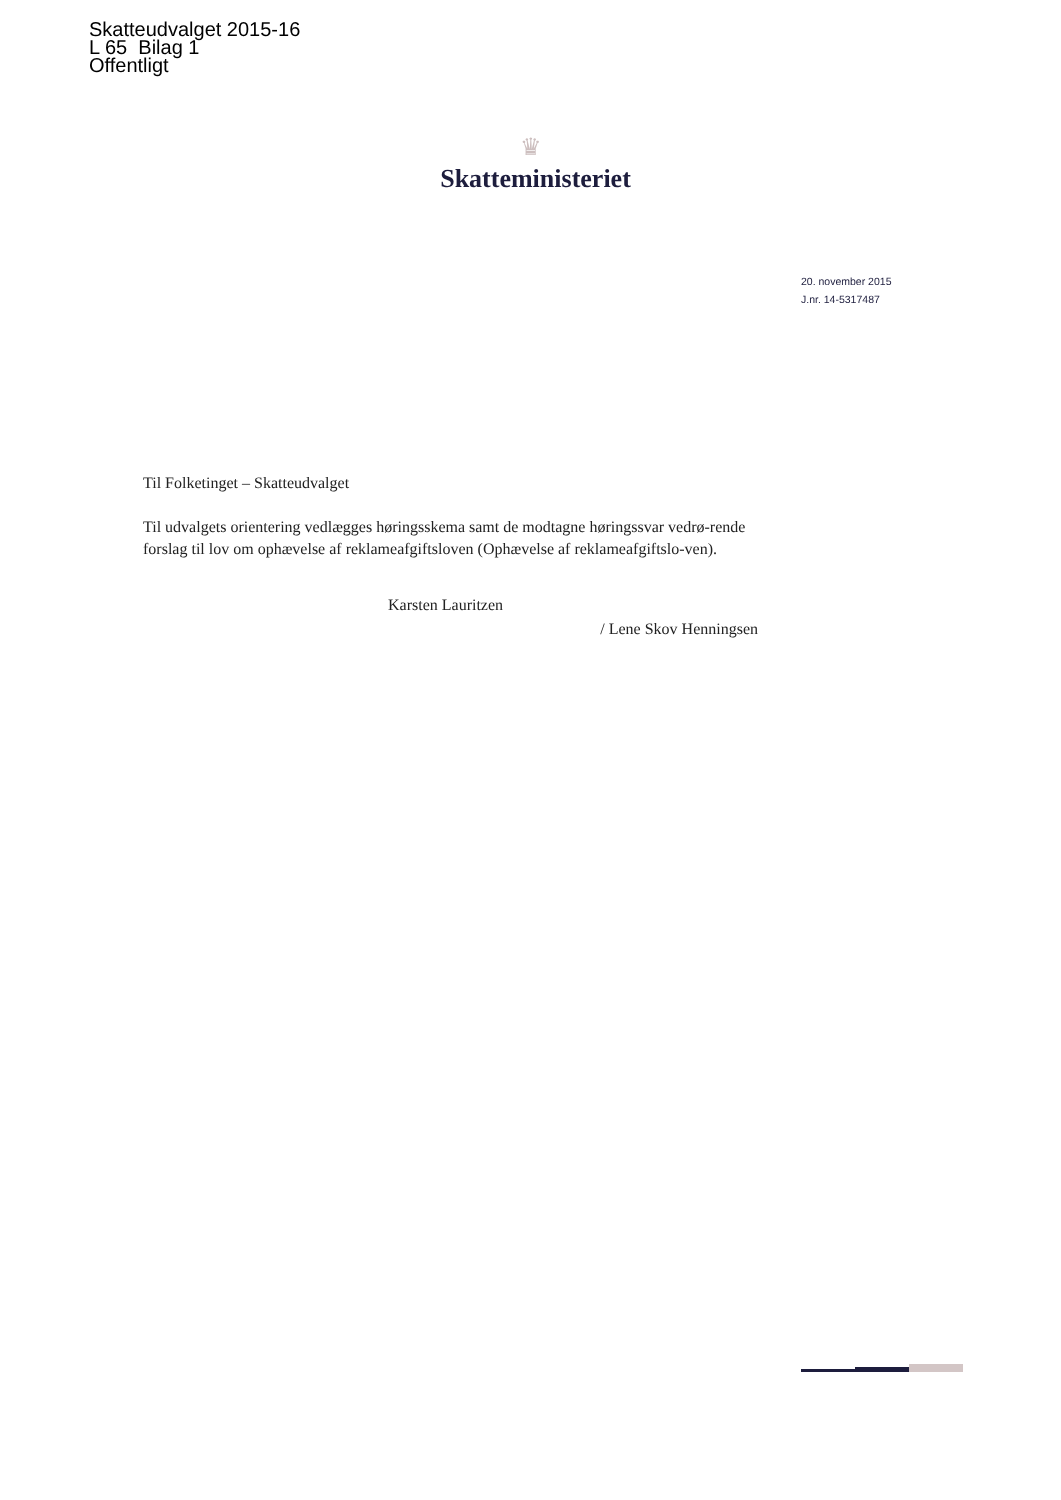Skatteudvalget 2015-16
L 65 Bilag 1
Offentligt
♛
Skatteministeriet
20. november 2015
J.nr. 14-5317487
Til Folketinget – Skatteudvalget
Til udvalgets orientering vedlægges høringsskema samt de modtagne høringssvar vedrø-rende forslag til lov om ophævelse af reklameafgiftsloven (Ophævelse af reklameafgiftslo-ven).
Karsten Lauritzen
/ Lene Skov Henningsen